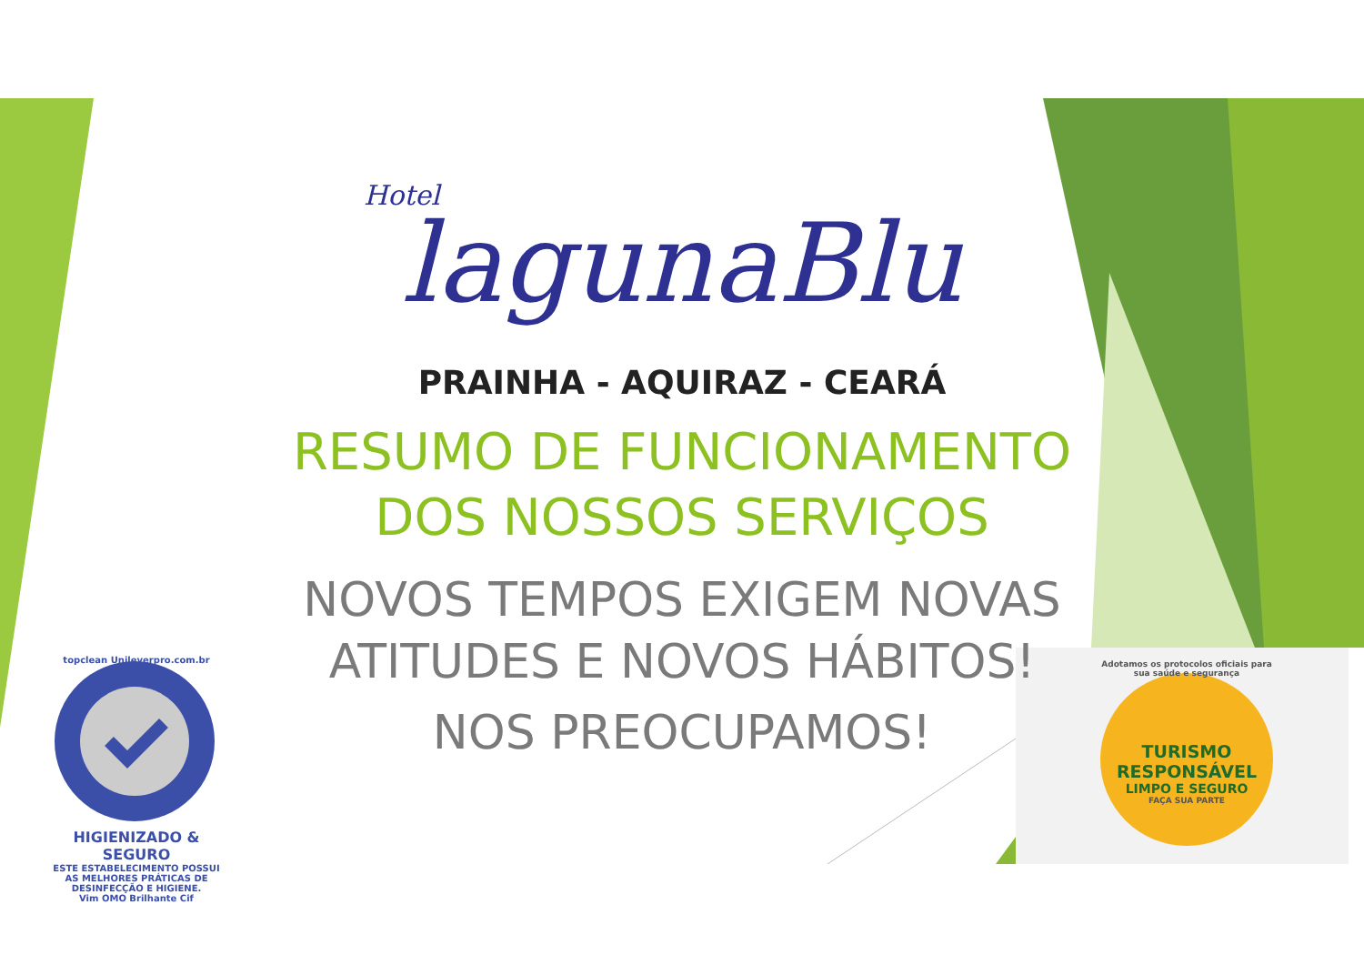Hotel
lagunaBlu
PRAINHA - AQUIRAZ - CEARÁ
RESUMO DE FUNCIONAMENTO
DOS NOSSOS SERVIÇOS
NOVOS TEMPOS EXIGEM NOVAS
ATITUDES E NOVOS HÁBITOS!
NOS PREOCUPAMOS!
topclean Unileverpro.com.br
HIGIENIZADO & SEGURO
ESTE ESTABELECIMENTO POSSUI AS MELHORES PRÁTICAS DE DESINFECÇÃO E HIGIENE.
Vim OMO Brilhante Cif
Adotamos os protocolos oficiais para sua saúde e segurança
TURISMO
RESPONSÁVEL
LIMPO E SEGURO
FAÇA SUA PARTE